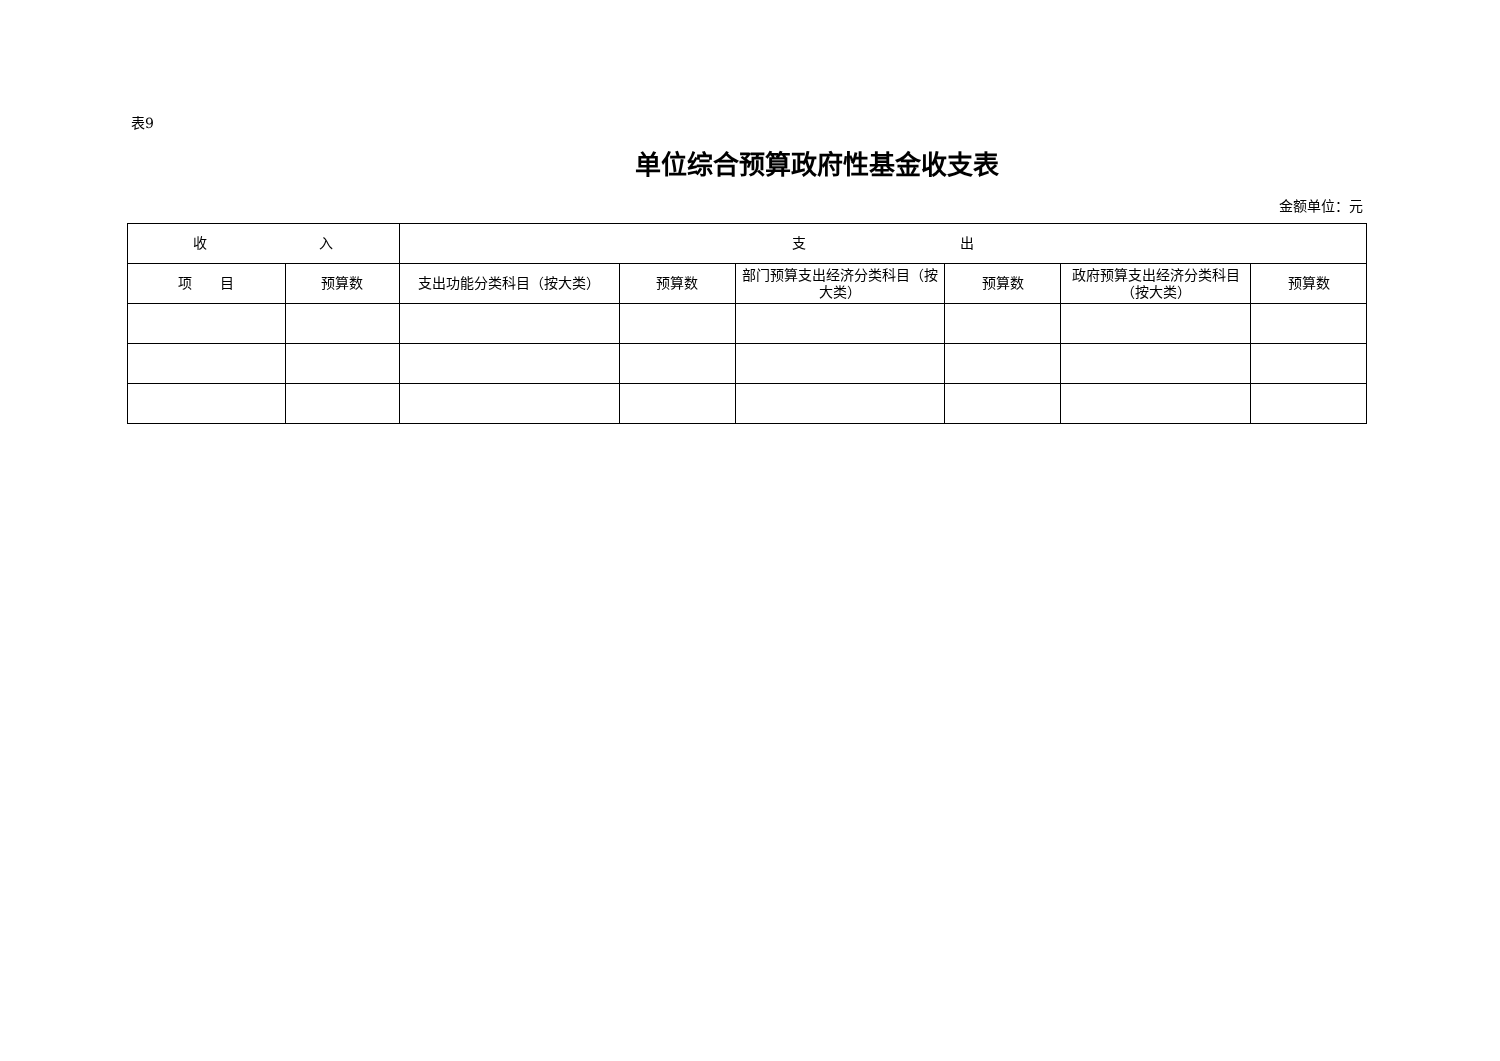表9
单位综合预算政府性基金收支表
金额单位：元
| 收 入 | | 支 出 | | | | | |
| --- | --- | --- | --- | --- | --- | --- | --- |
| 项 目 | 预算数 | 支出功能分类科目（按大类） | 预算数 | 部门预算支出经济分类科目（按大类） | 预算数 | 政府预算支出经济分类科目（按大类） | 预算数 |